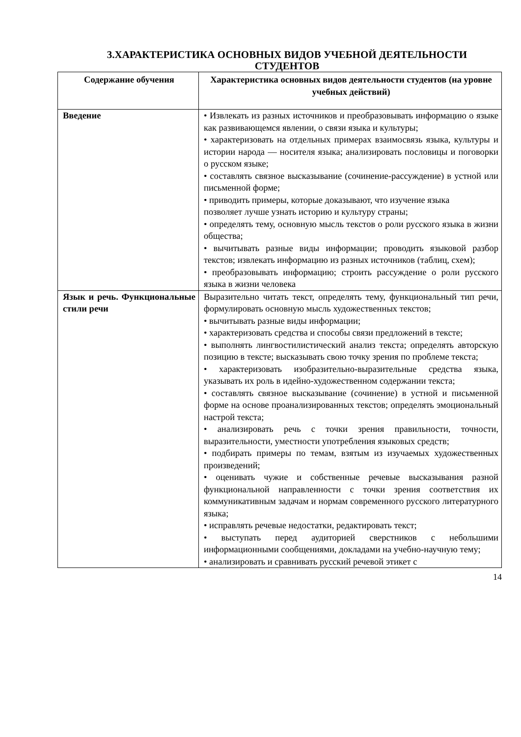3.ХАРАКТЕРИСТИКА ОСНОВНЫХ ВИДОВ УЧЕБНОЙ ДЕЯТЕЛЬНОСТИ
СТУДЕНТОВ
| Содержание обучения | Характеристика основных видов деятельности студентов (на уровне учебных действий) |
| --- | --- |
| Введение | • Извлекать из разных источников и преобразовывать информацию о языке как развивающемся явлении, о связи языка и культуры; • характеризовать на отдельных примерах взаимосвязь языка, культуры и истории народа — носителя языка; анализировать пословицы и поговорки о русском языке; • составлять связное высказывание (сочинение-рассуждение) в устной или письменной форме; • приводить примеры, которые доказывают, что изучение языка позволяет лучше узнать историю и культуру страны; • определять тему, основную мысль текстов о роли русского языка в жизни общества; • вычитывать разные виды информации; проводить языковой разбор текстов; извлекать информацию из разных источников (таблиц, схем); • преобразовывать информацию; строить рассуждение о роли русского языка в жизни человека |
| Язык и речь. Функциональные стили речи | Выразительно читать текст, определять тему, функциональный тип речи, формулировать основную мысль художественных текстов; • вычитывать разные виды информации; • характеризовать средства и способы связи предложений в тексте; • выполнять лингвостилистический анализ текста; определять авторскую позицию в тексте; высказывать свою точку зрения по проблеме текста; • характеризовать изобразительно-выразительные средства языка, указывать их роль в идейно-художественном содержании текста; • составлять связное высказывание (сочинение) в устной и письменной форме на основе проанализированных текстов; определять эмоциональный настрой текста; • анализировать речь с точки зрения правильности, точности, выразительности, уместности употребления языковых средств; • подбирать примеры по темам, взятым из изучаемых художественных произведений; • оценивать чужие и собственные речевые высказывания разной функциональной направленности с точки зрения соответствия их коммуникативным задачам и нормам современного русского литературного языка; • исправлять речевые недостатки, редактировать текст; • выступать перед аудиторией сверстников с небольшими информационными сообщениями, докладами на учебно-научную тему; • анализировать и сравнивать русский речевой этикет с |
14